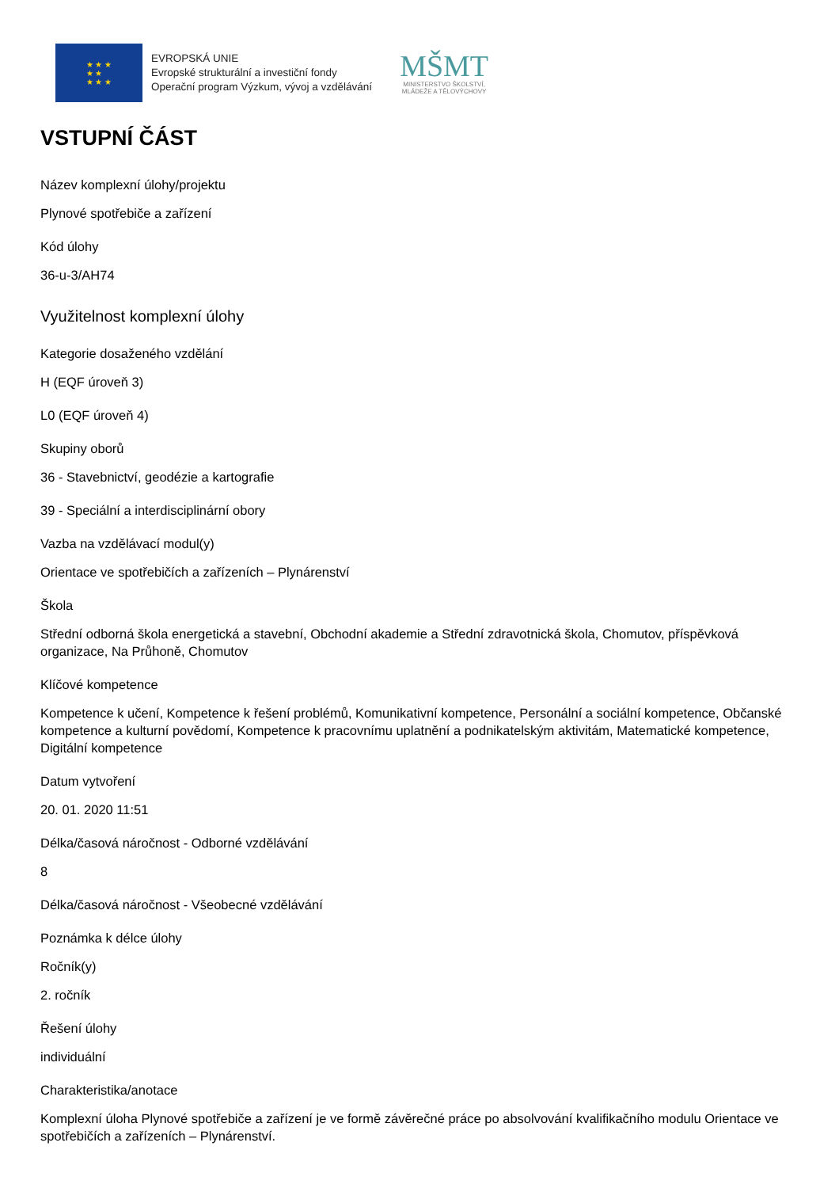★ ★ ★
★ ★
★ ★ ★
EVROPSKÁ UNIE
Evropské strukturální a investiční fondy
Operační program Výzkum, vývoj a vzdělávání
MŠMT
MINISTERSTVO ŠKOLSTVÍ,
MLÁDEŽE A TĚLOVÝCHOVY
VSTUPNÍ ČÁST
Název komplexní úlohy/projektu
Plynové spotřebiče a zařízení
Kód úlohy
36-u-3/AH74
Využitelnost komplexní úlohy
Kategorie dosaženého vzdělání
H (EQF úroveň 3)
L0 (EQF úroveň 4)
Skupiny oborů
36 - Stavebnictví, geodézie a kartografie
39 - Speciální a interdisciplinární obory
Vazba na vzdělávací modul(y)
Orientace ve spotřebičích a zařízeních – Plynárenství
Škola
Střední odborná škola energetická a stavební, Obchodní akademie a Střední zdravotnická škola, Chomutov, příspěvková organizace, Na Průhoně, Chomutov
Klíčové kompetence
Kompetence k učení, Kompetence k řešení problémů, Komunikativní kompetence, Personální a sociální kompetence, Občanské kompetence a kulturní povědomí, Kompetence k pracovnímu uplatnění a podnikatelským aktivitám, Matematické kompetence, Digitální kompetence
Datum vytvoření
20. 01. 2020 11:51
Délka/časová náročnost - Odborné vzdělávání
8
Délka/časová náročnost - Všeobecné vzdělávání
Poznámka k délce úlohy
Ročník(y)
2. ročník
Řešení úlohy
individuální
Charakteristika/anotace
Komplexní úloha Plynové spotřebiče a zařízení je ve formě závěrečné práce po absolvování kvalifikačního modulu Orientace ve spotřebičích a zařízeních – Plynárenství.